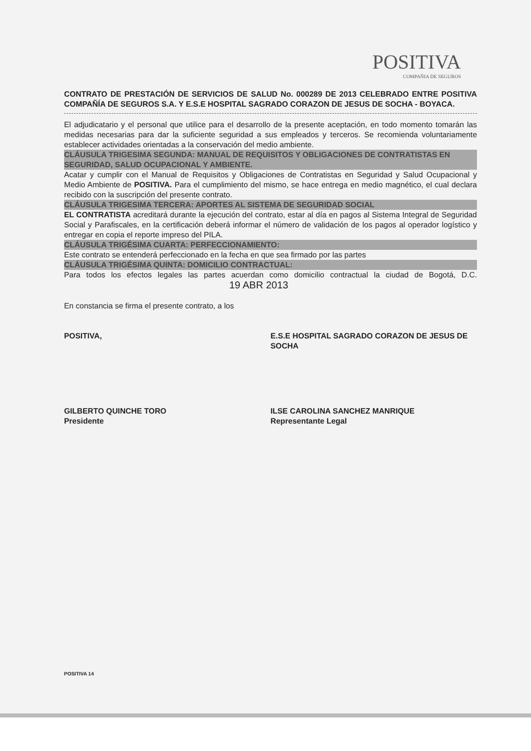POSITIVA
COMPAÑIA DE SEGUROS
CONTRATO DE PRESTACIÓN DE SERVICIOS DE SALUD No. 000289 DE 2013 CELEBRADO ENTRE POSITIVA COMPAÑÍA DE SEGUROS S.A. Y E.S.E HOSPITAL SAGRADO CORAZON DE JESUS DE SOCHA - BOYACA.
El adjudicatario y el personal que utilice para el desarrollo de la presente aceptación, en todo momento tomarán las medidas necesarias para dar la suficiente seguridad a sus empleados y terceros. Se recomienda voluntariamente establecer actividades orientadas a la conservación del medio ambiente.
CLÁUSULA TRIGESIMA SEGUNDA: MANUAL DE REQUISITOS Y OBLIGACIONES DE CONTRATISTAS EN SEGURIDAD, SALUD OCUPACIONAL Y AMBIENTE.
Acatar y cumplir con el Manual de Requisitos y Obligaciones de Contratistas en Seguridad y Salud Ocupacional y Medio Ambiente de POSITIVA. Para el cumplimiento del mismo, se hace entrega en medio magnético, el cual declara recibido con la suscripción del presente contrato.
CLÁUSULA TRIGESIMA TERCERA: APORTES AL SISTEMA DE SEGURIDAD SOCIAL
EL CONTRATISTA acreditará durante la ejecución del contrato, estar al día en pagos al Sistema Integral de Seguridad Social y Parafiscales, en la certificación deberá informar el número de validación de los pagos al operador logístico y entregar en copia el reporte impreso del PILA.
CLÁUSULA TRIGÉSIMA CUARTA: PERFECCIONAMIENTO:
Este contrato se entenderá perfeccionado en la fecha en que sea firmado por las partes
CLÁUSULA TRIGÉSIMA QUINTA: DOMICILIO CONTRACTUAL:
Para todos los efectos legales las partes acuerdan como domicilio contractual la ciudad de Bogotá, D.C. 19 ABR 2013
En constancia se firma el presente contrato, a los
POSITIVA, E.S.E HOSPITAL SAGRADO CORAZON DE JESUS DE SOCHA
GILBERTO QUINCHE TORO
Presidente
ILSE CAROLINA SANCHEZ MANRIQUE
Representante Legal
POSITIVA 14